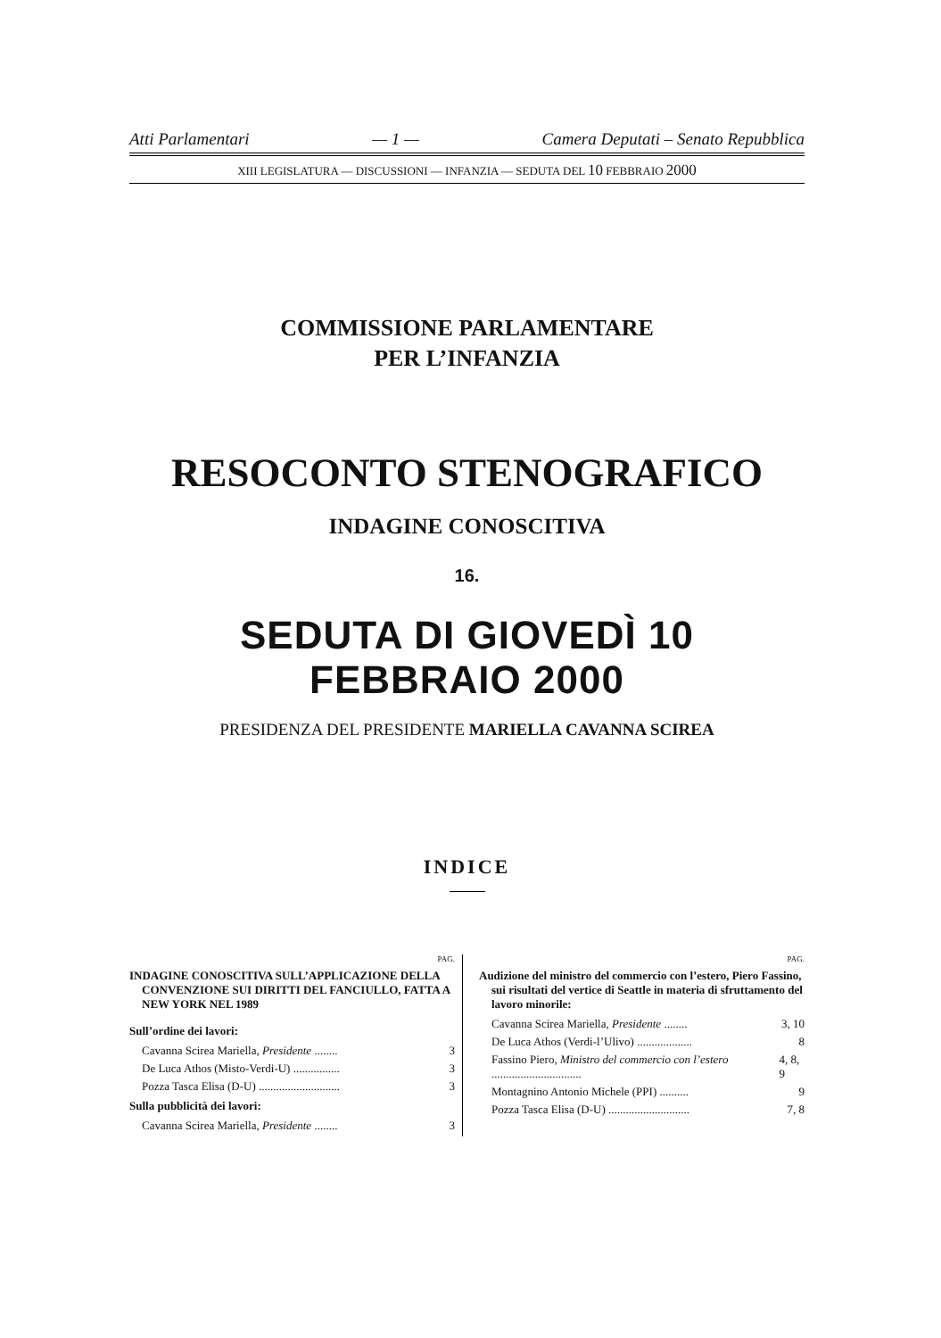Atti Parlamentari — 1 — Camera Deputati – Senato Repubblica
XIII LEGISLATURA — DISCUSSIONI — INFANZIA — SEDUTA DEL 10 FEBBRAIO 2000
COMMISSIONE PARLAMENTARE
PER L’INFANZIA
RESOCONTO STENOGRAFICO
INDAGINE CONOSCITIVA
16.
SEDUTA DI GIOVEDÌ 10 FEBBRAIO 2000
PRESIDENZA DEL PRESIDENTE MARIELLA CAVANNA SCIREA
INDICE
PAG.
INDAGINE CONOSCITIVA SULL’APPLICAZIONE DELLA CONVENZIONE SUI DIRITTI DEL FANCIULLO, FATTA A NEW YORK NEL 1989
Sull’ordine dei lavori:
Cavanna Scirea Mariella, Presidente ........ 3
De Luca Athos (Misto-Verdi-U) ................ 3
Pozza Tasca Elisa (D-U) ............................ 3
Sulla pubblicità dei lavori:
Cavanna Scirea Mariella, Presidente ........ 3
PAG.
Audizione del ministro del commercio con l’estero, Piero Fassino, sui risultati del vertice di Seattle in materia di sfruttamento del lavoro minorile:
Cavanna Scirea Mariella, Presidente ........ 3, 10
De Luca Athos (Verdi-l’Ulivo) ................... 8
Fassino Piero, Ministro del commercio con l’estero ............................... 4, 8, 9
Montagnino Antonio Michele (PPI) .......... 9
Pozza Tasca Elisa (D-U) ............................ 7, 8